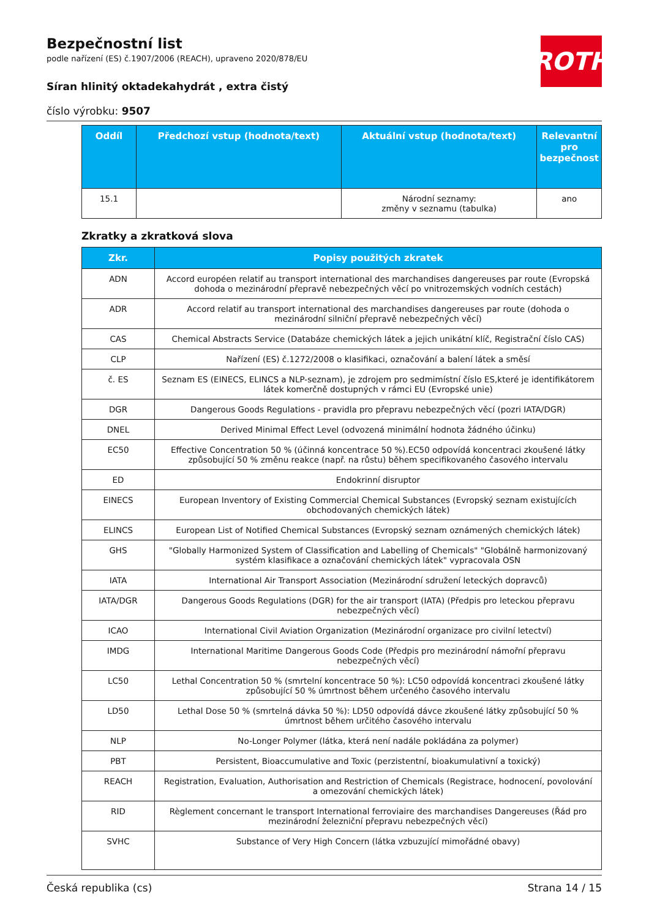ROTH
Bezpečnostní list
podle nařízení (ES) č.1907/2006 (REACH), upraveno 2020/878/EU
Síran hlinitý oktadekahydrát , extra čistý
číslo výrobku: 9507
| Oddíl | Předchozí vstup (hodnota/text) | Aktuální vstup (hodnota/text) | Relevantní pro bezpečnost |
| --- | --- | --- | --- |
| 15.1 | | Národní seznamy: změny v seznamu (tabulka) | ano |
Zkratky a zkratková slova
| Zkr. | Popisy použitých zkratek |
| --- | --- |
| ADN | Accord européen relatif au transport international des marchandises dangereuses par route (Evropská dohoda o mezinárodní přepravě nebezpečných věcí po vnitrozemských vodních cestách) |
| ADR | Accord relatif au transport international des marchandises dangereuses par route (dohoda o mezinárodní silniční přepravě nebezpečných věcí) |
| CAS | Chemical Abstracts Service (Databáze chemických látek a jejich unikátní klíč, Registrační číslo CAS) |
| CLP | Nařízení (ES) č.1272/2008 o klasifikaci, označování a balení látek a směsí |
| č. ES | Seznam ES (EINECS, ELINCS a NLP-seznam), je zdrojem pro sedmimístní číslo ES,které je identifikátorem látek komerčně dostupných v rámci EU (Evropské unie) |
| DGR | Dangerous Goods Regulations - pravidla pro přepravu nebezpečných věcí (pozri IATA/DGR) |
| DNEL | Derived Minimal Effect Level (odvozená minimální hodnota žádného účinku) |
| EC50 | Effective Concentration 50 % (účinná koncentrace 50 %).EC50 odpovídá koncentraci zkoušené látky způsobující 50 % změnu reakce (např. na růstu) během specifikovaného časového intervalu |
| ED | Endokrinní disruptor |
| EINECS | European Inventory of Existing Commercial Chemical Substances (Evropský seznam existujících obchodovaných chemických látek) |
| ELINCS | European List of Notified Chemical Substances (Evropský seznam oznámených chemických látek) |
| GHS | "Globally Harmonized System of Classification and Labelling of Chemicals" "Globálně harmonizovaný systém klasifikace a označování chemických látek" vypracovala OSN |
| IATA | International Air Transport Association (Mezinárodní sdružení leteckých dopravců) |
| IATA/DGR | Dangerous Goods Regulations (DGR) for the air transport (IATA) (Předpis pro leteckou přepravu nebezpečných věcí) |
| ICAO | International Civil Aviation Organization (Mezinárodní organizace pro civilní letectví) |
| IMDG | International Maritime Dangerous Goods Code (Předpis pro mezinárodní námořní přepravu nebezpečných věcí) |
| LC50 | Lethal Concentration 50 % (smrtelní koncentrace 50 %): LC50 odpovídá koncentraci zkoušené látky způsobující 50 % úmrtnost během určeného časového intervalu |
| LD50 | Lethal Dose 50 % (smrtelná dávka 50 %): LD50 odpovídá dávce zkoušené látky způsobující 50 % úmrtnost během určitého časového intervalu |
| NLP | No-Longer Polymer (látka, která není nadále pokládána za polymer) |
| PBT | Persistent, Bioaccumulative and Toxic (perzistentní, bioakumulativní a toxický) |
| REACH | Registration, Evaluation, Authorisation and Restriction of Chemicals (Registrace, hodnocení, povolování a omezování chemických látek) |
| RID | Règlement concernant le transport International ferroviaire des marchandises Dangereuses (Řád pro mezinárodní železniční přepravu nebezpečných věcí) |
| SVHC | Substance of Very High Concern (látka vzbuzující mimořádné obavy) |
Česká republika (cs) Strana 14 / 15